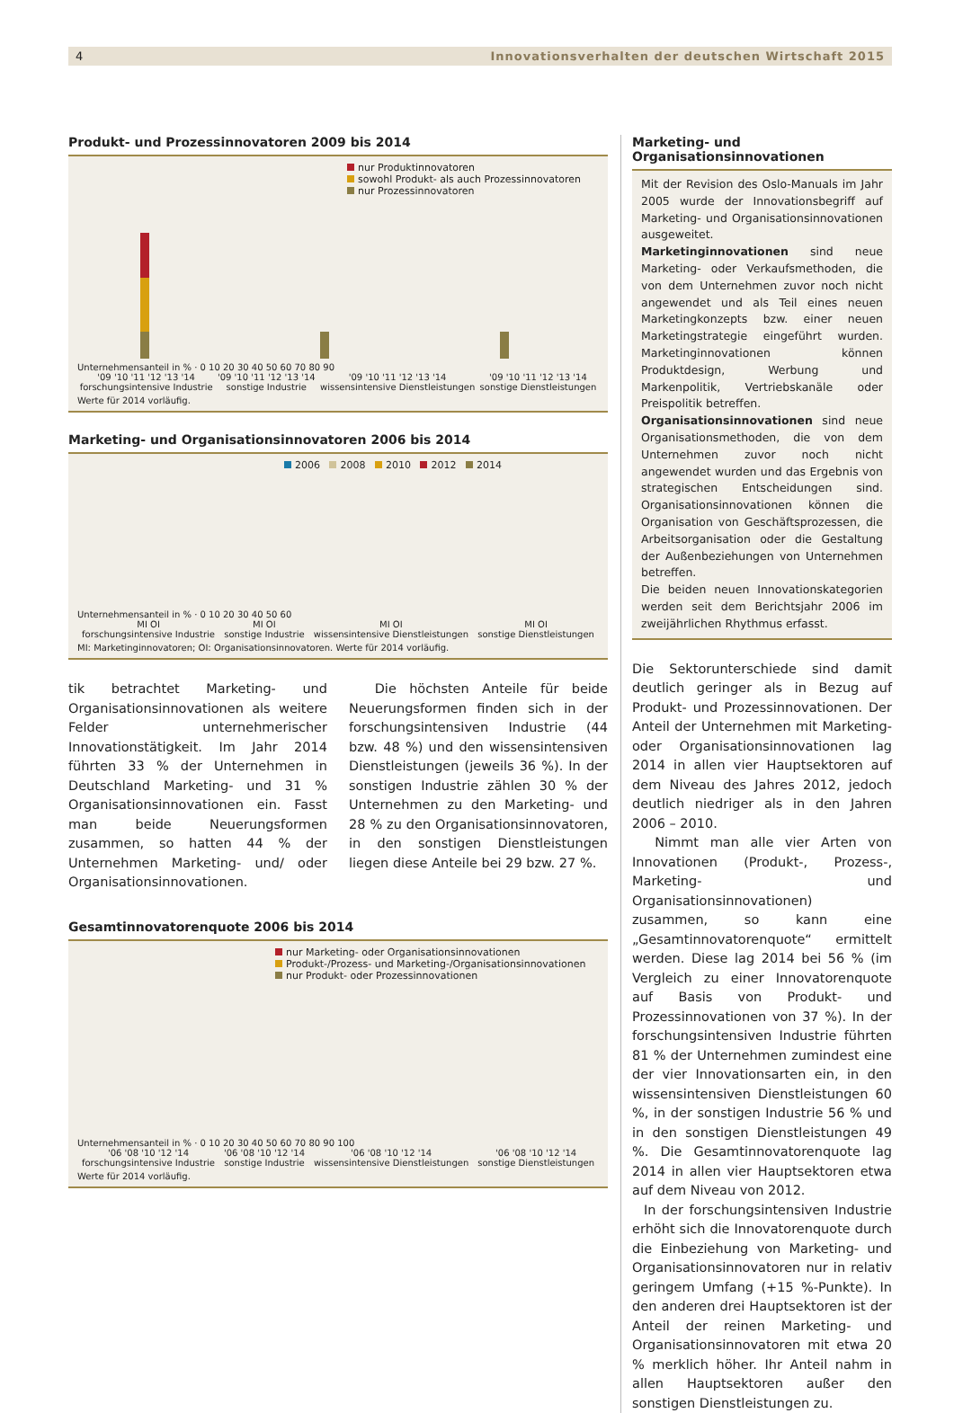4 Innovationsverhalten der deutschen Wirtschaft 2015
Produkt- und Prozessinnovatoren 2009 bis 2014
nur Produktinnovatoren
sowohl Produkt- als auch Prozessinnovatoren
nur Prozessinnovatoren
Unternehmensanteil in % · 0 10 20 30 40 50 60 70 80 90
'09 '10 '11 '12 '13 '14
forschungsintensive Industrie
'09 '10 '11 '12 '13 '14
sonstige Industrie
'09 '10 '11 '12 '13 '14
wissensintensive Dienstleistungen
'09 '10 '11 '12 '13 '14
sonstige Dienstleistungen
Werte für 2014 vorläufig.
Marketing- und Organisationsinnovatoren 2006 bis 2014
2006 2008 2010 2012 2014
Unternehmensanteil in % · 0 10 20 30 40 50 60
MI OI
forschungsintensive Industrie
MI OI
sonstige Industrie
MI OI
wissensintensive Dienstleistungen
MI OI
sonstige Dienstleistungen
MI: Marketinginnovatoren; OI: Organisationsinnovatoren. Werte für 2014 vorläufig.
tik betrachtet Marketing- und Organisationsinnovationen als weitere Felder unternehmerischer Innovationstätigkeit. Im Jahr 2014 führten 33 % der Unternehmen in Deutschland Marketing- und 31 % Organisationsinnovationen ein. Fasst man beide Neuerungsformen zusammen, so hatten 44 % der Unternehmen Marketing- und/ oder Organisationsinnovationen.
Die höchsten Anteile für beide Neuerungsformen finden sich in der forschungsintensiven Industrie (44 bzw. 48 %) und den wissensintensiven Dienstleistungen (jeweils 36 %). In der sonstigen Industrie zählen 30 % der Unternehmen zu den Marketing- und 28 % zu den Organisationsinnovatoren, in den sonstigen Dienstleistungen liegen diese Anteile bei 29 bzw. 27 %.
Gesamtinnovatorenquote 2006 bis 2014
nur Marketing- oder Organisationsinnovationen
Produkt-/Prozess- und Marketing-/Organisationsinnovationen
nur Produkt- oder Prozessinnovationen
Unternehmensanteil in % · 0 10 20 30 40 50 60 70 80 90 100
'06 '08 '10 '12 '14
forschungsintensive Industrie
'06 '08 '10 '12 '14
sonstige Industrie
'06 '08 '10 '12 '14
wissensintensive Dienstleistungen
'06 '08 '10 '12 '14
sonstige Dienstleistungen
Werte für 2014 vorläufig.
Marketing- und
Organisationsinnovationen
Mit der Revision des Oslo-Manuals im Jahr 2005 wurde der Innovationsbegriff auf Marketing- und Organisationsinnovationen ausgeweitet.
Marketinginnovationen sind neue Marketing- oder Verkaufsmethoden, die von dem Unternehmen zuvor noch nicht angewendet und als Teil eines neuen Marketingkonzepts bzw. einer neuen Marketingstrategie eingeführt wurden. Marketinginnovationen können Produktdesign, Werbung und Markenpolitik, Vertriebskanäle oder Preispolitik betreffen.
Organisationsinnovationen sind neue Organisationsmethoden, die von dem Unternehmen zuvor noch nicht angewendet wurden und das Ergebnis von strategischen Entscheidungen sind. Organisationsinnovationen können die Organisation von Geschäftsprozessen, die Arbeitsorganisation oder die Gestaltung der Außenbeziehungen von Unternehmen betreffen.
Die beiden neuen Innovationskategorien werden seit dem Berichtsjahr 2006 im zweijährlichen Rhythmus erfasst.
Die Sektorunterschiede sind damit deutlich geringer als in Bezug auf Produkt- und Prozessinnovationen. Der Anteil der Unternehmen mit Marketing- oder Organisationsinnovationen lag 2014 in allen vier Hauptsektoren auf dem Niveau des Jahres 2012, jedoch deutlich niedriger als in den Jahren 2006 – 2010.
Nimmt man alle vier Arten von Innovationen (Produkt-, Prozess-, Marketing- und Organisationsinnovationen) zusammen, so kann eine „Gesamtinnovatorenquote“ ermittelt werden. Diese lag 2014 bei 56 % (im Vergleich zu einer Innovatorenquote auf Basis von Produkt- und Prozessinnovationen von 37 %). In der forschungsintensiven Industrie führten 81 % der Unternehmen zumindest eine der vier Innovationsarten ein, in den wissensintensiven Dienstleistungen 60 %, in der sonstigen Industrie 56 % und in den sonstigen Dienstleistungen 49 %. Die Gesamtinnovatorenquote lag 2014 in allen vier Hauptsektoren etwa auf dem Niveau von 2012.
In der forschungsintensiven Industrie erhöht sich die Innovatorenquote durch die Einbeziehung von Marketing- und Organisationsinnovatoren nur in relativ geringem Umfang (+15 %-Punkte). In den anderen drei Hauptsektoren ist der Anteil der reinen Marketing- und Organisationsinnovatoren mit etwa 20 % merklich höher. Ihr Anteil nahm in allen Hauptsektoren außer den sonstigen Dienstleistungen zu.